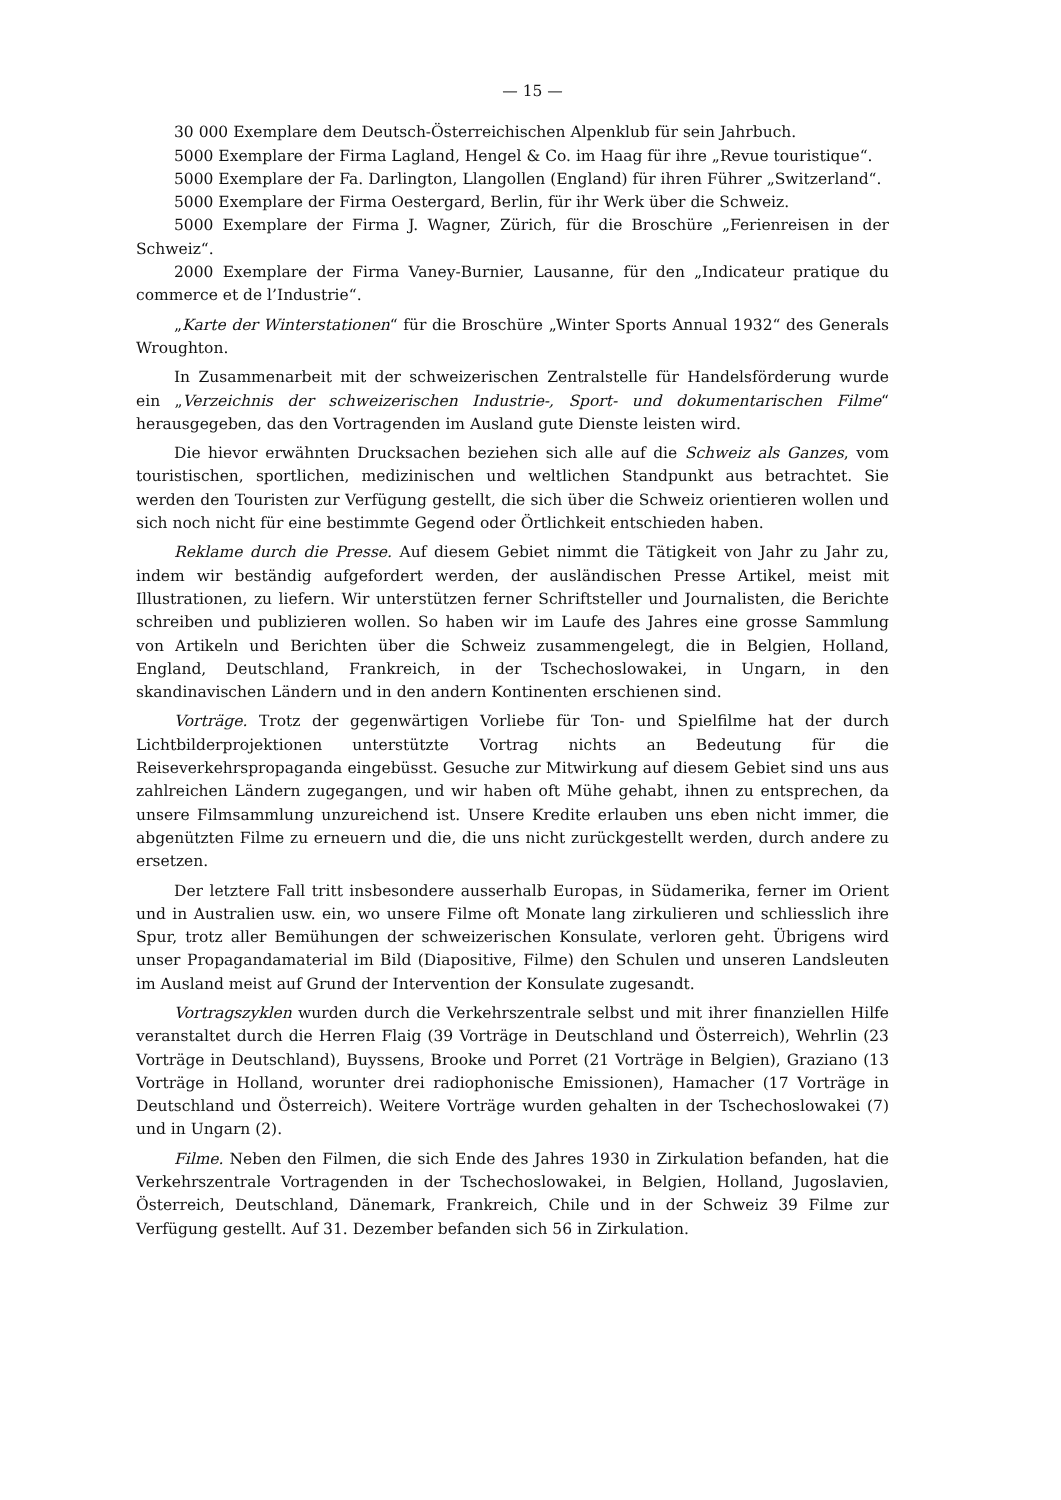— 15 —
30 000 Exemplare dem Deutsch-Österreichischen Alpenklub für sein Jahrbuch.
5000 Exemplare der Firma Lagland, Hengel & Co. im Haag für ihre „Revue touristique“.
5000 Exemplare der Fa. Darlington, Llangollen (England) für ihren Führer „Switzerland“.
5000 Exemplare der Firma Oestergard, Berlin, für ihr Werk über die Schweiz.
5000 Exemplare der Firma J. Wagner, Zürich, für die Broschüre „Ferienreisen in der Schweiz“.
2000 Exemplare der Firma Vaney-Burnier, Lausanne, für den „Indicateur pratique du commerce et de l’Industrie“.
„Karte der Winterstationen“ für die Broschüre „Winter Sports Annual 1932“ des Generals Wroughton.
In Zusammenarbeit mit der schweizerischen Zentralstelle für Handelsförderung wurde ein „Verzeichnis der schweizerischen Industrie-, Sport- und dokumentarischen Filme“ herausgegeben, das den Vortragenden im Ausland gute Dienste leisten wird.
Die hievor erwähnten Drucksachen beziehen sich alle auf die Schweiz als Ganzes, vom touristischen, sportlichen, medizinischen und weltlichen Standpunkt aus betrachtet. Sie werden den Touristen zur Verfügung gestellt, die sich über die Schweiz orientieren wollen und sich noch nicht für eine bestimmte Gegend oder Örtlichkeit entschieden haben.
Reklame durch die Presse. Auf diesem Gebiet nimmt die Tätigkeit von Jahr zu Jahr zu, indem wir beständig aufgefordert werden, der ausländischen Presse Artikel, meist mit Illustrationen, zu liefern. Wir unterstützen ferner Schriftsteller und Journalisten, die Berichte schreiben und publizieren wollen. So haben wir im Laufe des Jahres eine grosse Sammlung von Artikeln und Berichten über die Schweiz zusammengelegt, die in Belgien, Holland, England, Deutschland, Frankreich, in der Tschechoslowakei, in Ungarn, in den skandinavischen Ländern und in den andern Kontinenten erschienen sind.
Vorträge. Trotz der gegenwärtigen Vorliebe für Ton- und Spielfilme hat der durch Lichtbilderprojektionen unterstützte Vortrag nichts an Bedeutung für die Reiseverkehrspropaganda eingebüsst. Gesuche zur Mitwirkung auf diesem Gebiet sind uns aus zahlreichen Ländern zugegangen, und wir haben oft Mühe gehabt, ihnen zu entsprechen, da unsere Filmsammlung unzureichend ist. Unsere Kredite erlauben uns eben nicht immer, die abgenützten Filme zu erneuern und die, die uns nicht zurückgestellt werden, durch andere zu ersetzen.
Der letztere Fall tritt insbesondere ausserhalb Europas, in Südamerika, ferner im Orient und in Australien usw. ein, wo unsere Filme oft Monate lang zirkulieren und schliesslich ihre Spur, trotz aller Bemühungen der schweizerischen Konsulate, verloren geht. Übrigens wird unser Propagandamaterial im Bild (Diapositive, Filme) den Schulen und unseren Landsleuten im Ausland meist auf Grund der Intervention der Konsulate zugesandt.
Vortragszyklen wurden durch die Verkehrszentrale selbst und mit ihrer finanziellen Hilfe veranstaltet durch die Herren Flaig (39 Vorträge in Deutschland und Österreich), Wehrlin (23 Vorträge in Deutschland), Buyssens, Brooke und Porret (21 Vorträge in Belgien), Graziano (13 Vorträge in Holland, worunter drei radiophonische Emissionen), Hamacher (17 Vorträge in Deutschland und Österreich). Weitere Vorträge wurden gehalten in der Tschechoslowakei (7) und in Ungarn (2).
Filme. Neben den Filmen, die sich Ende des Jahres 1930 in Zirkulation befanden, hat die Verkehrszentrale Vortragenden in der Tschechoslowakei, in Belgien, Holland, Jugoslavien, Österreich, Deutschland, Dänemark, Frankreich, Chile und in der Schweiz 39 Filme zur Verfügung gestellt. Auf 31. Dezember befanden sich 56 in Zirkulation.